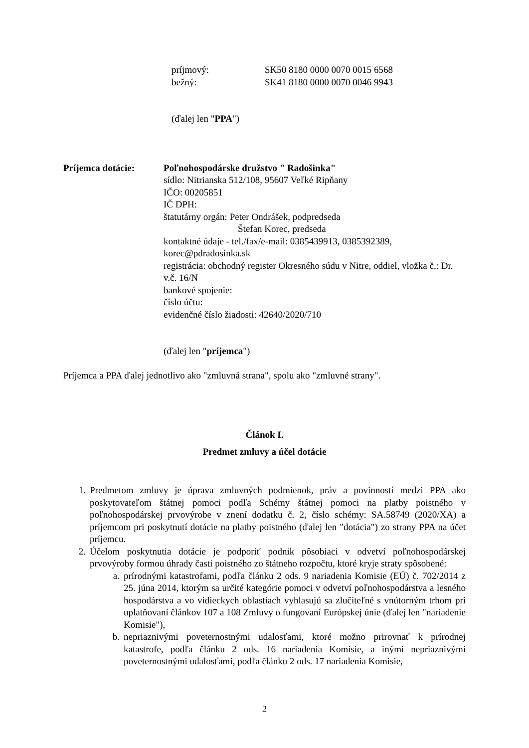príjmový: SK50 8180 0000 0070 0015 6568
bežný: SK41 8180 0000 0070 0046 9943
(ďalej len "PPA")
Príjemca dotácie: Poľnohospodárske družstvo " Radošinka"
sídlo: Nitrianska 512/108, 95607 Veľké Ripňany
IČO: 00205851
IČ DPH:
štatutárny orgán: Peter Ondrášek, podpredseda
Štefan Korec, predseda
kontaktné údaje - tel./fax/e-mail: 0385439913, 0385392389, korec@pdradosinka.sk
registrácia: obchodný register Okresného súdu v Nitre, oddiel, vložka č.: Dr. v.č. 16/N
bankové spojenie:
číslo účtu:
evidenčné číslo žiadosti: 42640/2020/710
(ďalej len "príjemca")
Príjemca a PPA ďalej jednotlivo ako "zmluvná strana", spolu ako "zmluvné strany".
Článok I.
Predmet zmluvy a účel dotácie
1. Predmetom zmluvy je úprava zmluvných podmienok, práv a povinností medzi PPA ako poskytovateľom štátnej pomoci podľa Schémy štátnej pomoci na platby poistného v poľnohospodárskej prvovýrobe v znení dodatku č. 2, číslo schémy: SA.58749 (2020/XA) a príjemcom pri poskytnutí dotácie na platby poistného (ďalej len "dotácia") zo strany PPA na účet príjemcu.
2. Účelom poskytnutia dotácie je podporiť podnik pôsobiaci v odvetví poľnohospodárskej prvovýroby formou úhrady časti poistného zo štátneho rozpočtu, ktoré kryje straty spôsobené:
a. prírodnými katastrofami, podľa článku 2 ods. 9 nariadenia Komisie (EÚ) č. 702/2014 z 25. júna 2014, ktorým sa určité kategórie pomoci v odvetví poľnohospodárstva a lesného hospodárstva a vo vidieckych oblastiach vyhlasujú sa zlučiteľné s vnútorným trhom pri uplatňovaní článkov 107 a 108 Zmluvy o fungovaní Európskej únie (ďalej len "nariadenie Komisie"),
b. nepriaznivými poveternostnými udalosťami, ktoré možno prirovnať k prírodnej katastrofe, podľa článku 2 ods. 16 nariadenia Komisie, a inými nepriaznivými poveternostnými udalosťami, podľa článku 2 ods. 17 nariadenia Komisie,
2